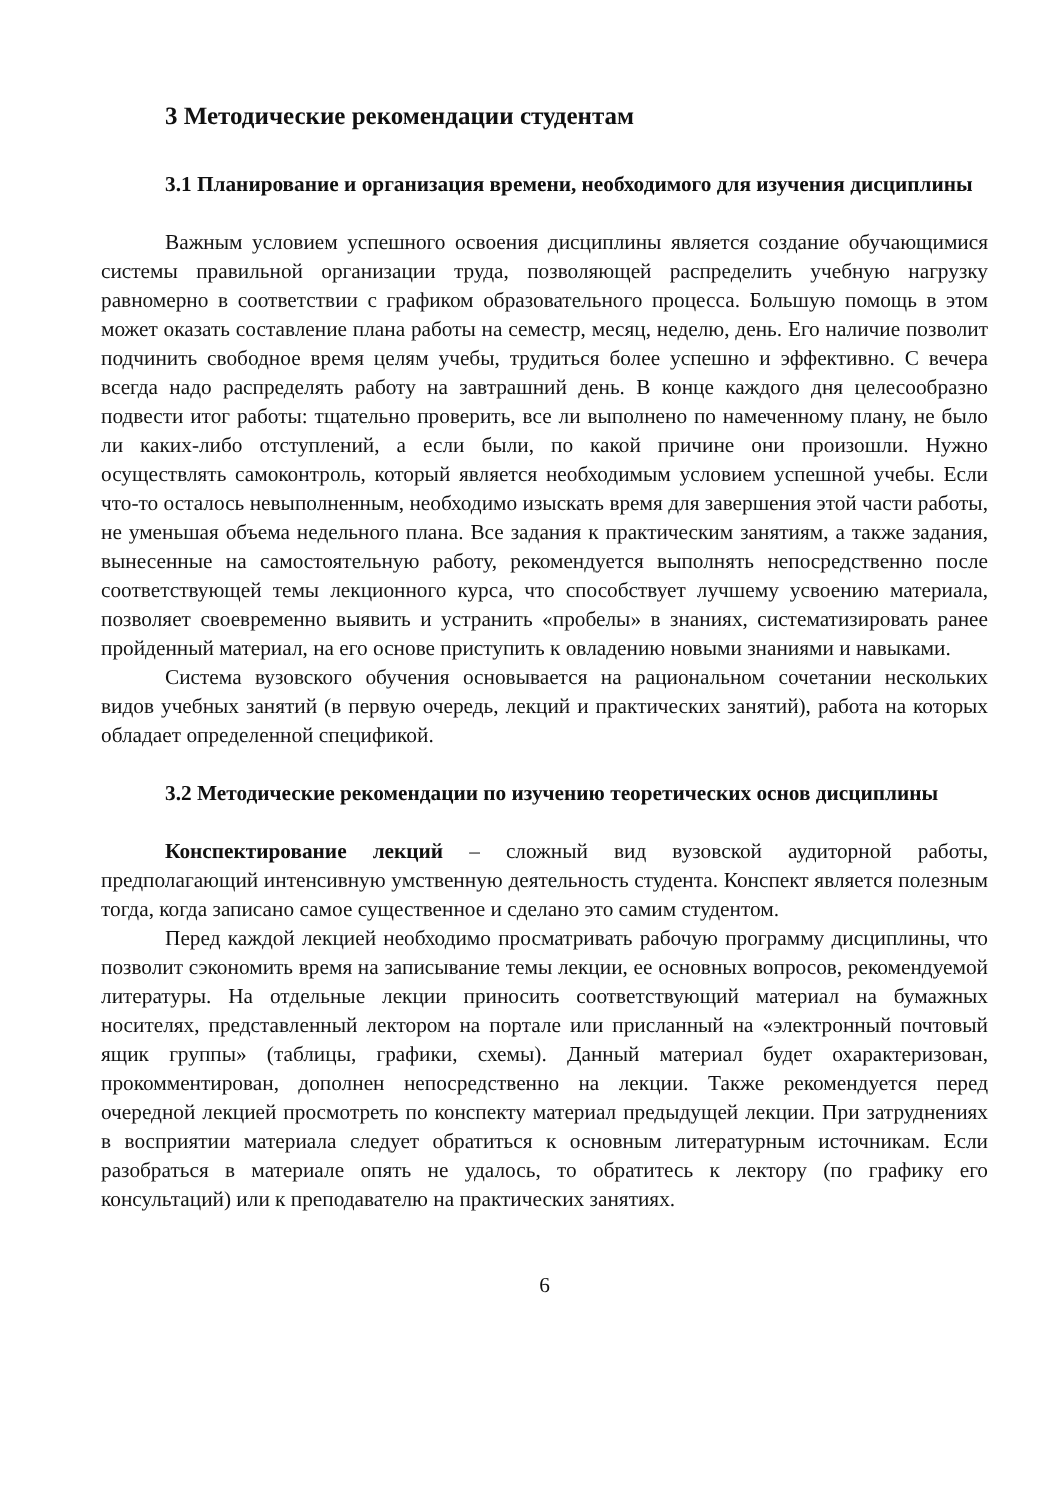3 Методические рекомендации студентам
3.1 Планирование и организация времени, необходимого для изучения дисциплины
Важным условием успешного освоения дисциплины является создание обучающимися системы правильной организации труда, позволяющей распределить учебную нагрузку равномерно в соответствии с графиком образовательного процесса. Большую помощь в этом может оказать составление плана работы на семестр, месяц, неделю, день. Его наличие позволит подчинить свободное время целям учебы, трудиться более успешно и эффективно. С вечера всегда надо распределять работу на завтрашний день. В конце каждого дня целесообразно подвести итог работы: тщательно проверить, все ли выполнено по намеченному плану, не было ли каких-либо отступлений, а если были, по какой причине они произошли. Нужно осуществлять самоконтроль, который является необходимым условием успешной учебы. Если что-то осталось невыполненным, необходимо изыскать время для завершения этой части работы, не уменьшая объема недельного плана. Все задания к практическим занятиям, а также задания, вынесенные на самостоятельную работу, рекомендуется выполнять непосредственно после соответствующей темы лекционного курса, что способствует лучшему усвоению материала, позволяет своевременно выявить и устранить «пробелы» в знаниях, систематизировать ранее пройденный материал, на его основе приступить к овладению новыми знаниями и навыками.
Система вузовского обучения основывается на рациональном сочетании нескольких видов учебных занятий (в первую очередь, лекций и практических занятий), работа на которых обладает определенной спецификой.
3.2 Методические рекомендации по изучению теоретических основ дисциплины
Конспектирование лекций – сложный вид вузовской аудиторной работы, предполагающий интенсивную умственную деятельность студента. Конспект является полезным тогда, когда записано самое существенное и сделано это самим студентом.
Перед каждой лекцией необходимо просматривать рабочую программу дисциплины, что позволит сэкономить время на записывание темы лекции, ее основных вопросов, рекомендуемой литературы. На отдельные лекции приносить соответствующий материал на бумажных носителях, представленный лектором на портале или присланный на «электронный почтовый ящик группы» (таблицы, графики, схемы). Данный материал будет охарактеризован, прокомментирован, дополнен непосредственно на лекции. Также рекомендуется перед очередной лекцией просмотреть по конспекту материал предыдущей лекции. При затруднениях в восприятии материала следует обратиться к основным литературным источникам. Если разобраться в материале опять не удалось, то обратитесь к лектору (по графику его консультаций) или к преподавателю на практических занятиях.
6